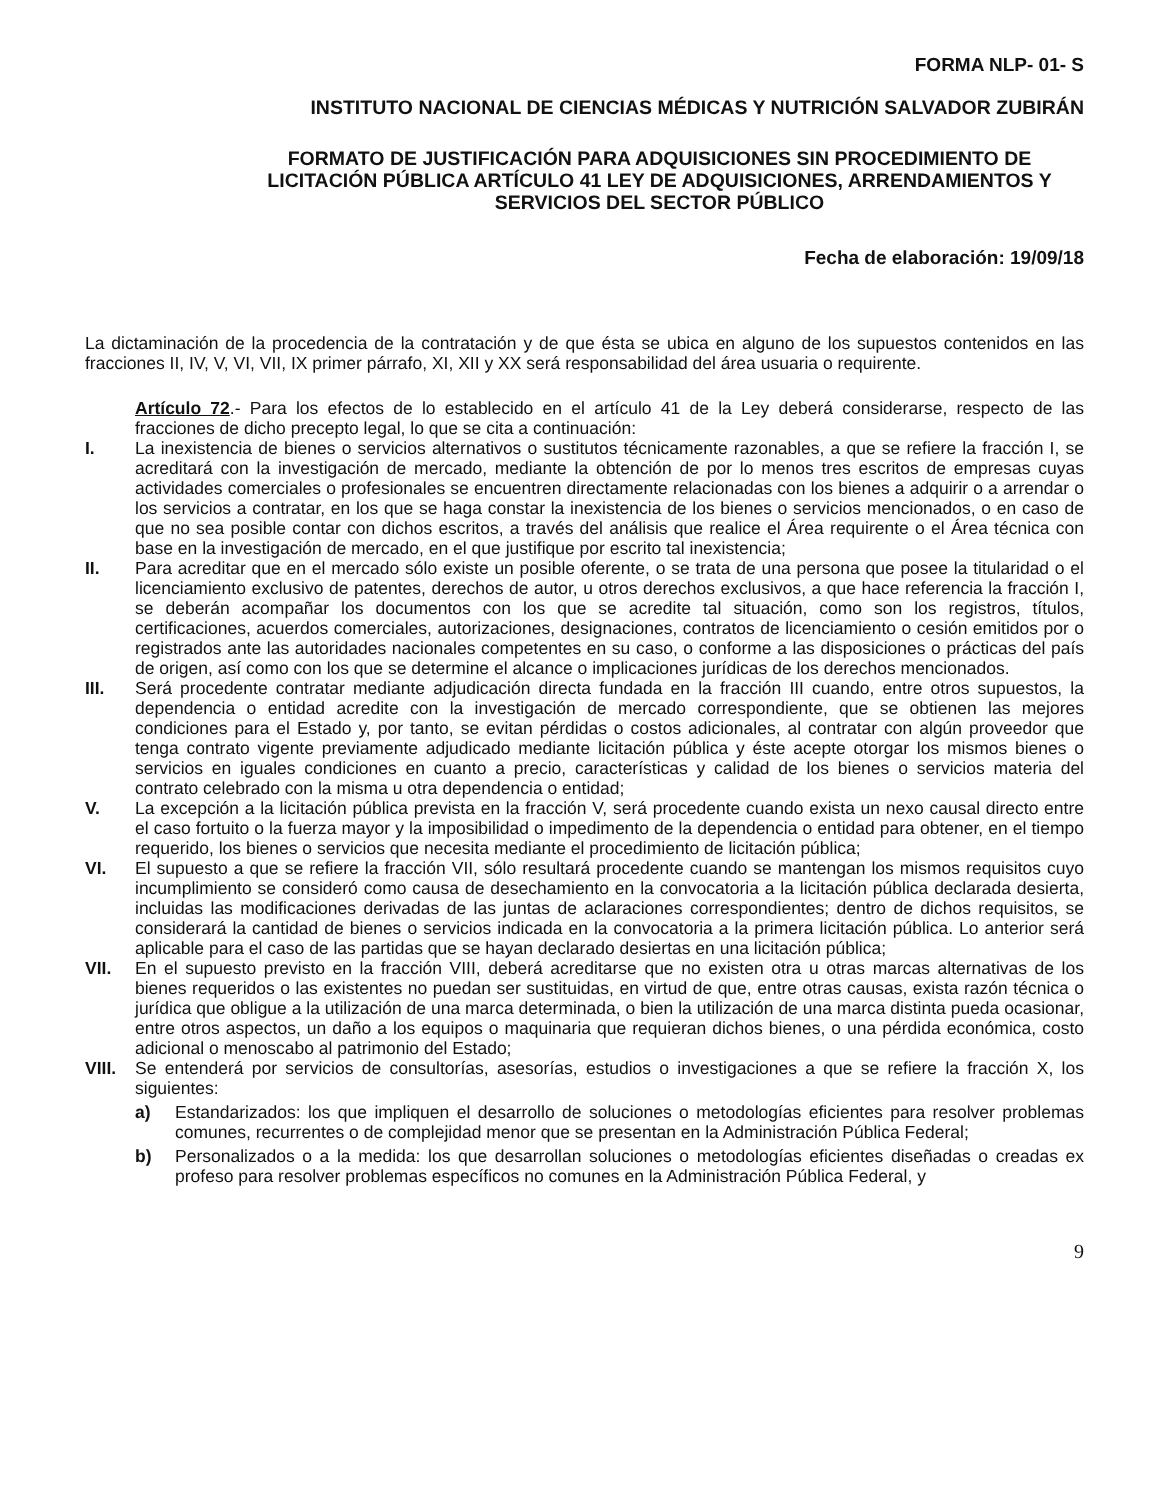FORMA NLP- 01- S
INSTITUTO NACIONAL DE CIENCIAS MÉDICAS Y NUTRICIÓN SALVADOR ZUBIRÁN
FORMATO DE JUSTIFICACIÓN PARA ADQUISICIONES SIN PROCEDIMIENTO DE LICITACIÓN PÚBLICA ARTÍCULO 41 LEY DE ADQUISICIONES, ARRENDAMIENTOS Y SERVICIOS DEL SECTOR PÚBLICO
Fecha de elaboración: 19/09/18
La dictaminación de la procedencia de la contratación y de que ésta se ubica en alguno de los supuestos contenidos en las fracciones II, IV, V, VI, VII, IX primer párrafo, XI, XII y XX será responsabilidad del área usuaria o requirente.
Artículo 72.- Para los efectos de lo establecido en el artículo 41 de la Ley deberá considerarse, respecto de las fracciones de dicho precepto legal, lo que se cita a continuación:
I. La inexistencia de bienes o servicios alternativos o sustitutos técnicamente razonables, a que se refiere la fracción I, se acreditará con la investigación de mercado, mediante la obtención de por lo menos tres escritos de empresas cuyas actividades comerciales o profesionales se encuentren directamente relacionadas con los bienes a adquirir o a arrendar o los servicios a contratar, en los que se haga constar la inexistencia de los bienes o servicios mencionados, o en caso de que no sea posible contar con dichos escritos, a través del análisis que realice el Área requirente o el Área técnica con base en la investigación de mercado, en el que justifique por escrito tal inexistencia;
II. Para acreditar que en el mercado sólo existe un posible oferente, o se trata de una persona que posee la titularidad o el licenciamiento exclusivo de patentes, derechos de autor, u otros derechos exclusivos, a que hace referencia la fracción I, se deberán acompañar los documentos con los que se acredite tal situación, como son los registros, títulos, certificaciones, acuerdos comerciales, autorizaciones, designaciones, contratos de licenciamiento o cesión emitidos por o registrados ante las autoridades nacionales competentes en su caso, o conforme a las disposiciones o prácticas del país de origen, así como con los que se determine el alcance o implicaciones jurídicas de los derechos mencionados.
III. Será procedente contratar mediante adjudicación directa fundada en la fracción III cuando, entre otros supuestos, la dependencia o entidad acredite con la investigación de mercado correspondiente, que se obtienen las mejores condiciones para el Estado y, por tanto, se evitan pérdidas o costos adicionales, al contratar con algún proveedor que tenga contrato vigente previamente adjudicado mediante licitación pública y éste acepte otorgar los mismos bienes o servicios en iguales condiciones en cuanto a precio, características y calidad de los bienes o servicios materia del contrato celebrado con la misma u otra dependencia o entidad;
V. La excepción a la licitación pública prevista en la fracción V, será procedente cuando exista un nexo causal directo entre el caso fortuito o la fuerza mayor y la imposibilidad o impedimento de la dependencia o entidad para obtener, en el tiempo requerido, los bienes o servicios que necesita mediante el procedimiento de licitación pública;
VI. El supuesto a que se refiere la fracción VII, sólo resultará procedente cuando se mantengan los mismos requisitos cuyo incumplimiento se consideró como causa de desechamiento en la convocatoria a la licitación pública declarada desierta, incluidas las modificaciones derivadas de las juntas de aclaraciones correspondientes; dentro de dichos requisitos, se considerará la cantidad de bienes o servicios indicada en la convocatoria a la primera licitación pública. Lo anterior será aplicable para el caso de las partidas que se hayan declarado desiertas en una licitación pública;
VII. En el supuesto previsto en la fracción VIII, deberá acreditarse que no existen otra u otras marcas alternativas de los bienes requeridos o las existentes no puedan ser sustituidas, en virtud de que, entre otras causas, exista razón técnica o jurídica que obligue a la utilización de una marca determinada, o bien la utilización de una marca distinta pueda ocasionar, entre otros aspectos, un daño a los equipos o maquinaria que requieran dichos bienes, o una pérdida económica, costo adicional o menoscabo al patrimonio del Estado;
VIII.
Se entenderá por servicios de consultorías, asesorías, estudios o investigaciones a que se refiere la fracción X, los siguientes:
a) Estandarizados: los que impliquen el desarrollo de soluciones o metodologías eficientes para resolver problemas comunes, recurrentes o de complejidad menor que se presentan en la Administración Pública Federal;
b) Personalizados o a la medida: los que desarrollan soluciones o metodologías eficientes diseñadas o creadas ex profeso para resolver problemas específicos no comunes en la Administración Pública Federal, y
9